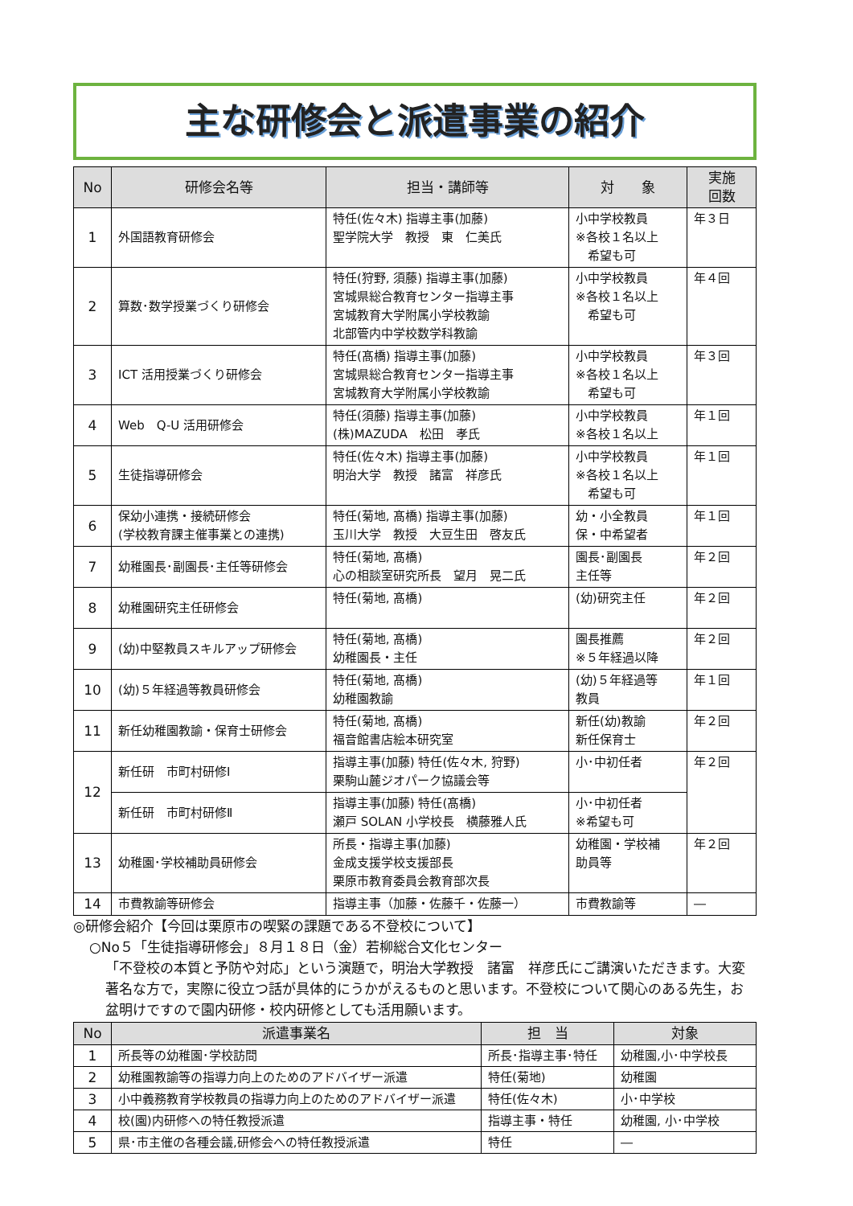主な研修会と派遣事業の紹介
| No | 研修会名等 | 担当・講師等 | 対 象 | 実施 回数 |
| --- | --- | --- | --- | --- |
| 1 | 外国語教育研修会 | 特任(佐々木) 指導主事(加藤) 聖学院大学 教授 東 仁美氏 | 小中学校教員 ※各校１名以上 希望も可 | 年３日 |
| 2 | 算数･数学授業づくり研修会 | 特任(狩野, 須藤) 指導主事(加藤) 宮城県総合教育センター指導主事 宮城教育大学附属小学校教諭 北部管内中学校数学科教諭 | 小中学校教員 ※各校１名以上 希望も可 | 年４回 |
| 3 | ICT 活用授業づくり研修会 | 特任(髙橋) 指導主事(加藤) 宮城県総合教育センター指導主事 宮城教育大学附属小学校教諭 | 小中学校教員 ※各校１名以上 希望も可 | 年３回 |
| 4 | Web Q-U 活用研修会 | 特任(須藤) 指導主事(加藤) (株)MAZUDA 松田 孝氏 | 小中学校教員 ※各校１名以上 | 年１回 |
| 5 | 生徒指導研修会 | 特任(佐々木) 指導主事(加藤) 明治大学 教授 諸富 祥彦氏 | 小中学校教員 ※各校１名以上 希望も可 | 年１回 |
| 6 | 保幼小連携・接続研修会 (学校教育課主催事業との連携) | 特任(菊地, 髙橋) 指導主事(加藤) 玉川大学 教授 大豆生田 啓友氏 | 幼・小全教員 保・中希望者 | 年１回 |
| 7 | 幼稚園長･副園長･主任等研修会 | 特任(菊地, 髙橋) 心の相談室研究所長 望月 晃二氏 | 園長･副園長 主任等 | 年２回 |
| 8 | 幼稚園研究主任研修会 | 特任(菊地, 髙橋) | (幼)研究主任 | 年２回 |
| 9 | (幼)中堅教員スキルアップ研修会 | 特任(菊地, 髙橋) 幼稚園長・主任 | 園長推薦 ※５年経過以降 | 年２回 |
| 10 | (幼)５年経過等教員研修会 | 特任(菊地, 髙橋) 幼稚園教諭 | (幼)５年経過等 教員 | 年１回 |
| 11 | 新任幼稚園教諭・保育士研修会 | 特任(菊地, 髙橋) 福音館書店絵本研究室 | 新任(幼)教諭 新任保育士 | 年２回 |
| 12 | 新任研 市町村研修Ⅰ | 指導主事(加藤) 特任(佐々木, 狩野) 栗駒山麓ジオパーク協議会等 | 小･中初任者 | 年２回 |
| | 新任研 市町村研修Ⅱ | 指導主事(加藤) 特任(髙橋) 瀬戸 SOLAN 小学校長 横藤雅人氏 | 小･中初任者 ※希望も可 | |
| 13 | 幼稚園･学校補助員研修会 | 所長・指導主事(加藤) 金成支援学校支援部長 栗原市教育委員会教育部次長 | 幼稚園・学校補 助員等 | 年２回 |
| 14 | 市費教諭等研修会 | 指導主事（加藤・佐藤千・佐藤一） | 市費教諭等 | ― |
◎研修会紹介【今回は栗原市の喫緊の課題である不登校について】
○No５「生徒指導研修会」８月１８日（金）若柳総合文化センター
「不登校の本質と予防や対応」という演題で，明治大学教授　諸富　祥彦氏にご講演いただきます。大変著名な方で，実際に役立つ話が具体的にうかがえるものと思います。不登校について関心のある先生，お盆明けですので園内研修・校内研修としても活用願います。
| No | 派遣事業名 | 担 当 | 対象 |
| --- | --- | --- | --- |
| 1 | 所長等の幼稚園･学校訪問 | 所長･指導主事･特任 | 幼稚園,小･中学校長 |
| 2 | 幼稚園教諭等の指導力向上のためのアドバイザー派遣 | 特任(菊地) | 幼稚園 |
| 3 | 小中義務教育学校教員の指導力向上のためのアドバイザー派遣 | 特任(佐々木) | 小･中学校 |
| 4 | 校(園)内研修への特任教授派遣 | 指導主事・特任 | 幼稚園, 小･中学校 |
| 5 | 県･市主催の各種会議,研修会への特任教授派遣 | 特任 | ― |